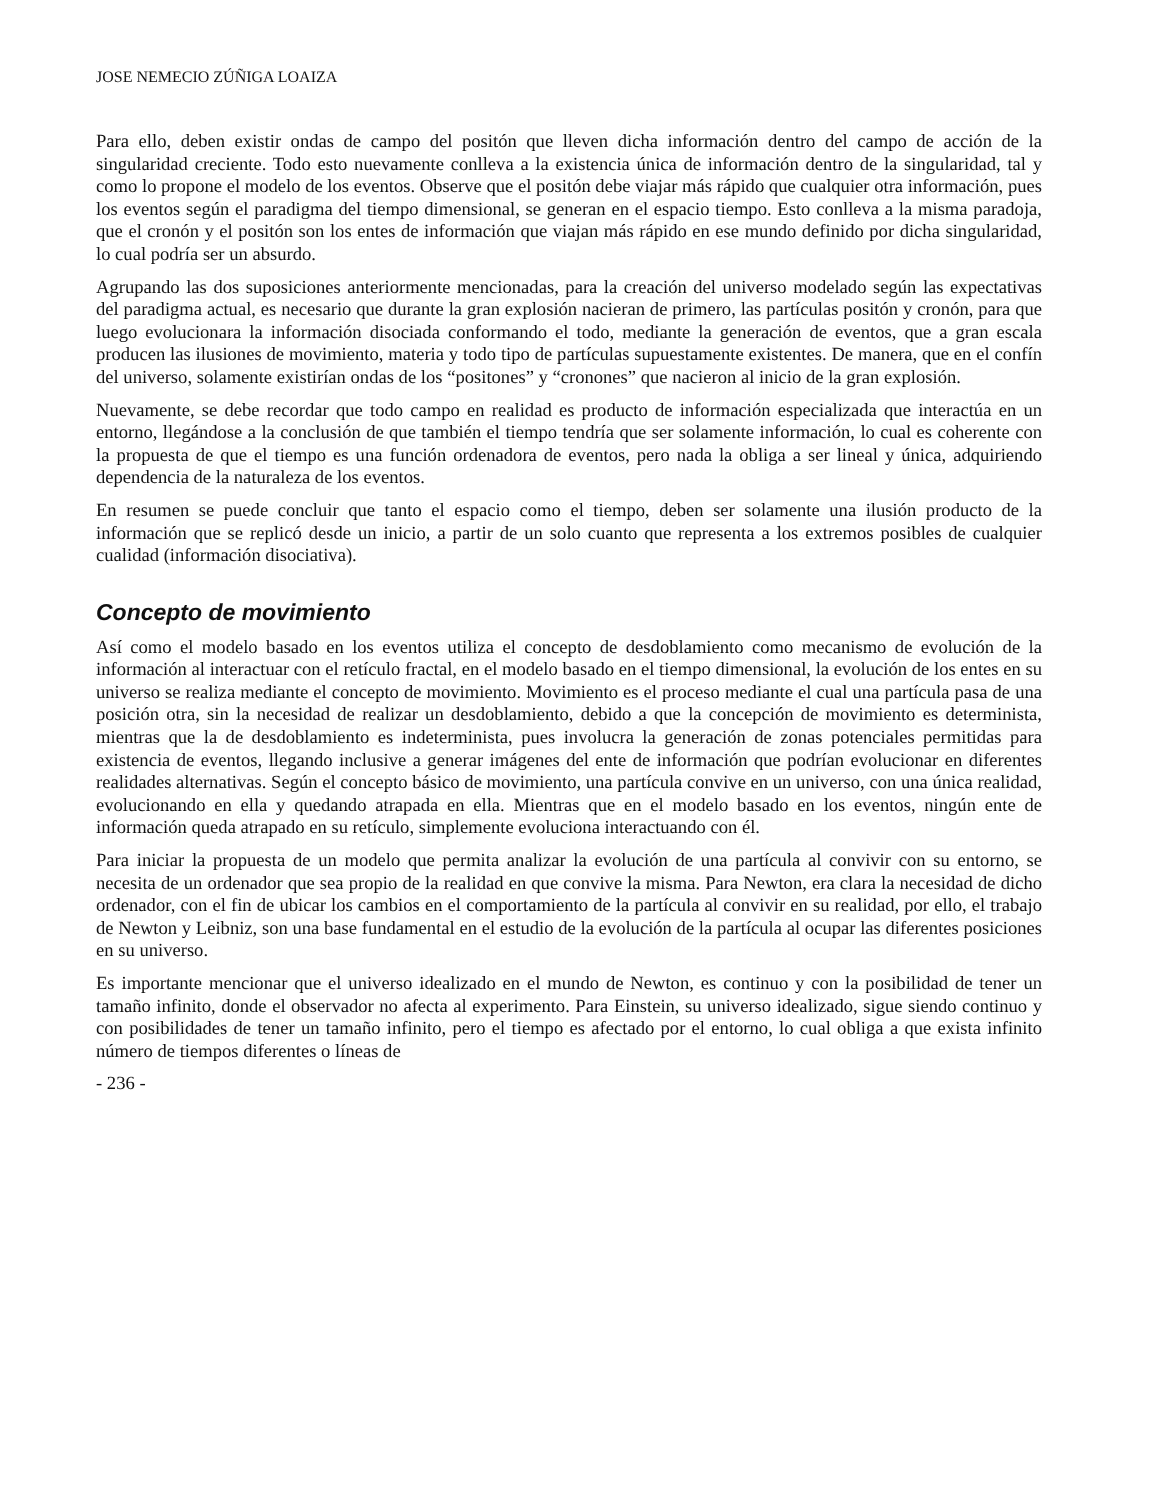JOSE NEMECIO ZÚÑIGA LOAIZA
Para ello, deben existir ondas de campo del positón que lleven dicha información dentro del campo de acción de la singularidad creciente. Todo esto nuevamente conlleva a la existencia única de información dentro de la singularidad, tal y como lo propone el modelo de los eventos. Observe que el positón debe viajar más rápido que cualquier otra información, pues los eventos según el paradigma del tiempo dimensional, se generan en el espacio tiempo. Esto conlleva a la misma paradoja, que el cronón y el positón son los entes de información que viajan más rápido en ese mundo definido por dicha singularidad, lo cual podría ser un absurdo.
Agrupando las dos suposiciones anteriormente mencionadas, para la creación del universo modelado según las expectativas del paradigma actual, es necesario que durante la gran explosión nacieran de primero, las partículas positón y cronón, para que luego evolucionara la información disociada conformando el todo, mediante la generación de eventos, que a gran escala producen las ilusiones de movimiento, materia y todo tipo de partículas supuestamente existentes. De manera, que en el confín del universo, solamente existirían ondas de los “positones” y “cronones” que nacieron al inicio de la gran explosión.
Nuevamente, se debe recordar que todo campo en realidad es producto de información especializada que interactúa en un entorno, llegándose a la conclusión de que también el tiempo tendría que ser solamente información, lo cual es coherente con la propuesta de que el tiempo es una función ordenadora de eventos, pero nada la obliga a ser lineal y única, adquiriendo dependencia de la naturaleza de los eventos.
En resumen se puede concluir que tanto el espacio como el tiempo, deben ser solamente una ilusión producto de la información que se replicó desde un inicio, a partir de un solo cuanto que representa a los extremos posibles de cualquier cualidad (información disociativa).
Concepto de movimiento
Así como el modelo basado en los eventos utiliza el concepto de desdoblamiento como mecanismo de evolución de la información al interactuar con el retículo fractal, en el modelo basado en el tiempo dimensional, la evolución de los entes en su universo se realiza mediante el concepto de movimiento. Movimiento es el proceso mediante el cual una partícula pasa de una posición otra, sin la necesidad de realizar un desdoblamiento, debido a que la concepción de movimiento es determinista, mientras que la de desdoblamiento es indeterminista, pues involucra la generación de zonas potenciales permitidas para existencia de eventos, llegando inclusive a generar imágenes del ente de información que podrían evolucionar en diferentes realidades alternativas. Según el concepto básico de movimiento, una partícula convive en un universo, con una única realidad, evolucionando en ella y quedando atrapada en ella. Mientras que en el modelo basado en los eventos, ningún ente de información queda atrapado en su retículo, simplemente evoluciona interactuando con él.
Para iniciar la propuesta de un modelo que permita analizar la evolución de una partícula al convivir con su entorno, se necesita de un ordenador que sea propio de la realidad en que convive la misma. Para Newton, era clara la necesidad de dicho ordenador, con el fin de ubicar los cambios en el comportamiento de la partícula al convivir en su realidad, por ello, el trabajo de Newton y Leibniz, son una base fundamental en el estudio de la evolución de la partícula al ocupar las diferentes posiciones en su universo.
Es importante mencionar que el universo idealizado en el mundo de Newton, es continuo y con la posibilidad de tener un tamaño infinito, donde el observador no afecta al experimento. Para Einstein, su universo idealizado, sigue siendo continuo y con posibilidades de tener un tamaño infinito, pero el tiempo es afectado por el entorno, lo cual obliga a que exista infinito número de tiempos diferentes o líneas de
- 236 -